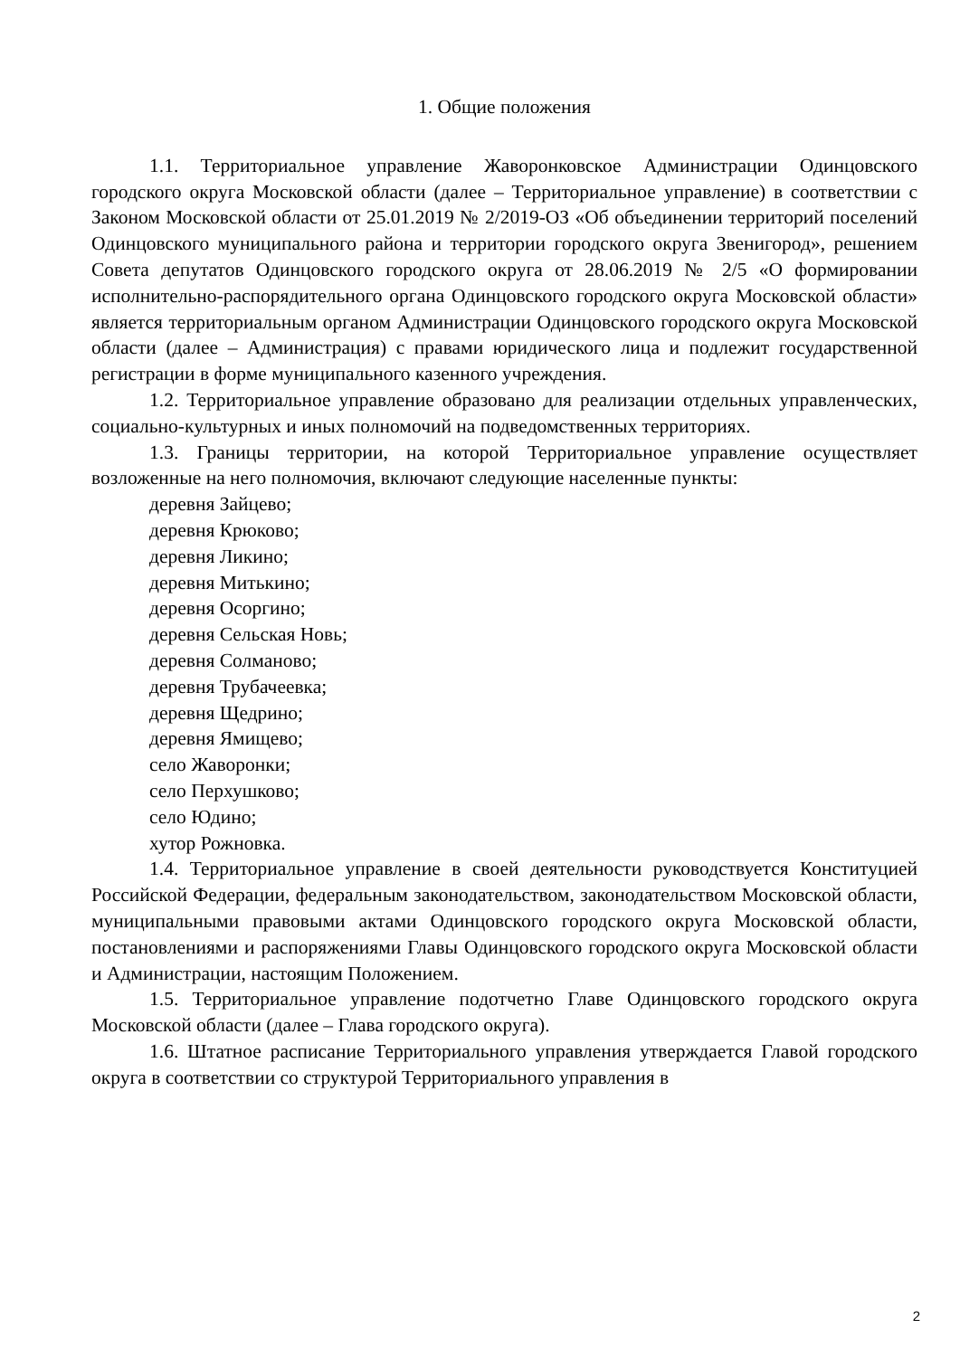1. Общие положения
1.1. Территориальное управление Жаворонковское Администрации Одинцовского городского округа Московской области (далее – Территориальное управление) в соответствии с Законом Московской области от 25.01.2019 № 2/2019-ОЗ «Об объединении территорий поселений Одинцовского муниципального района и территории городского округа Звенигород», решением Совета депутатов Одинцовского городского округа от 28.06.2019 № 2/5 «О формировании исполнительно-распорядительного органа Одинцовского городского округа Московской области» является территориальным органом Администрации Одинцовского городского округа Московской области (далее – Администрация) с правами юридического лица и подлежит государственной регистрации в форме муниципального казенного учреждения.
1.2. Территориальное управление образовано для реализации отдельных управленческих, социально-культурных и иных полномочий на подведомственных территориях.
1.3. Границы территории, на которой Территориальное управление осуществляет возложенные на него полномочия, включают следующие населенные пункты:
деревня Зайцево;
деревня Крюково;
деревня Ликино;
деревня Митькино;
деревня Осоргино;
деревня Сельская Новь;
деревня Солманово;
деревня Трубачеевка;
деревня Щедрино;
деревня Ямищево;
село Жаворонки;
село Перхушково;
село Юдино;
хутор Рожновка.
1.4. Территориальное управление в своей деятельности руководствуется Конституцией Российской Федерации, федеральным законодательством, законодательством Московской области, муниципальными правовыми актами Одинцовского городского округа Московской области, постановлениями и распоряжениями Главы Одинцовского городского округа Московской области и Администрации, настоящим Положением.
1.5. Территориальное управление подотчетно Главе Одинцовского городского округа Московской области (далее – Глава городского округа).
1.6. Штатное расписание Территориального управления утверждается Главой городского округа в соответствии со структурой Территориального управления в
2